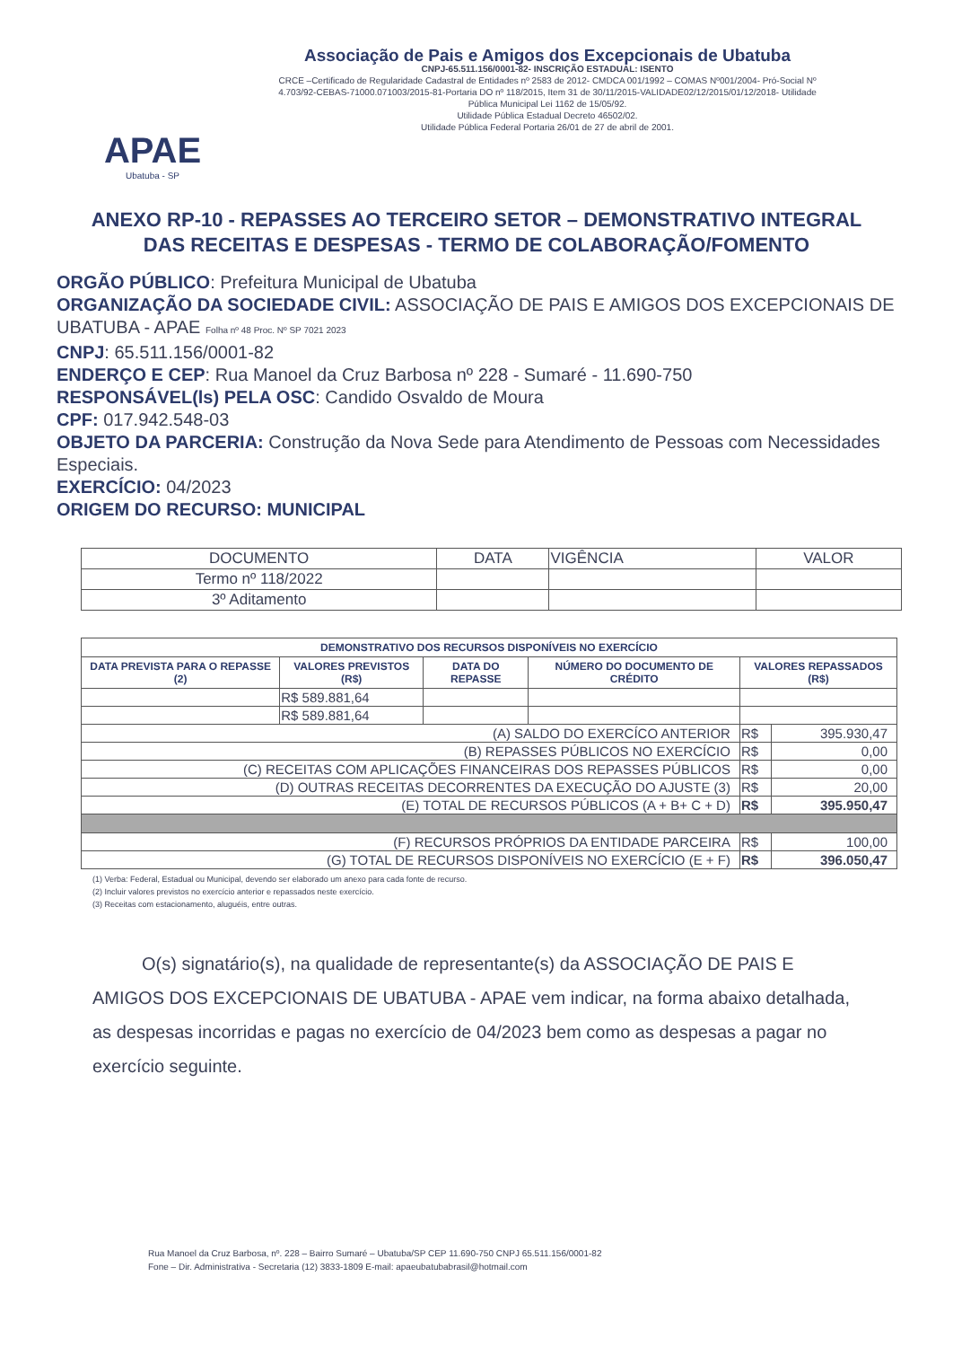APAE
Ubatuba - SP
Associação de Pais e Amigos dos Excepcionais de Ubatuba
CNPJ-65.511.156/0001-82- INSCRIÇÃO ESTADUAL: ISENTO
CRCE –Certificado de Regularidade Cadastral de Entidades nº 2583 de 2012- CMDCA 001/1992 – COMAS Nº001/2004- Pró-Social Nº 4.703/92-CEBAS-71000.071003/2015-81-Portaria DO nº 118/2015, Item 31 de 30/11/2015-VALIDADE02/12/2015/01/12/2018- Utilidade Pública Municipal Lei 1162 de 15/05/92.
Utilidade Pública Estadual Decreto 46502/02.
Utilidade Pública Federal Portaria 26/01 de 27 de abril de 2001.
ANEXO RP-10 - REPASSES AO TERCEIRO SETOR – DEMONSTRATIVO INTEGRAL DAS RECEITAS E DESPESAS - TERMO DE COLABORAÇÃO/FOMENTO
ORGÃO PÚBLICO: Prefeitura Municipal de Ubatuba
ORGANIZAÇÃO DA SOCIEDADE CIVIL: ASSOCIAÇÃO DE PAIS E AMIGOS DOS EXCEPCIONAIS DE UBATUBA - APAE Folha nº 48 Proc. Nº SP 7021 2023
CNPJ: 65.511.156/0001-82
ENDERÇO E CEP: Rua Manoel da Cruz Barbosa nº 228 - Sumaré - 11.690-750
RESPONSÁVEL(ls) PELA OSC: Candido Osvaldo de Moura
CPF: 017.942.548-03
OBJETO DA PARCERIA: Construção da Nova Sede para Atendimento de Pessoas com Necessidades Especiais.
EXERCÍCIO: 04/2023
ORIGEM DO RECURSO: MUNICIPAL
| DOCUMENTO | DATA | VIGÊNCIA | VALOR |
| Termo nº 118/2022 | | | |
| 3º Aditamento | | | |
| DEMONSTRATIVO DOS RECURSOS DISPONÍVEIS NO EXERCÍCIO | | | | | |
| --- | --- | --- | --- | --- | --- |
| DATA PREVISTA PARA O REPASSE (2) | VALORES PREVISTOS (R$) | DATA DO REPASSE | NÚMERO DO DOCUMENTO DE CRÉDITO | VALORES REPASSADOS (R$) | |
| | R$ 589.881,64 | | | | |
| | R$ 589.881,64 | | | | |
| (A) SALDO DO EXERCÍCO ANTERIOR | | | | R$ | 395.930,47 |
| (B) REPASSES PÚBLICOS NO EXERCÍCIO | | | | R$ | 0,00 |
| (C) RECEITAS COM APLICAÇÕES FINANCEIRAS DOS REPASSES PÚBLICOS | | | | R$ | 0,00 |
| (D) OUTRAS RECEITAS DECORRENTES DA EXECUÇÃO DO AJUSTE (3) | | | | R$ | 20,00 |
| (E) TOTAL DE RECURSOS PÚBLICOS (A + B+ C + D) | | | | R$ | 395.950,47 |
| (F) RECURSOS PRÓPRIOS DA ENTIDADE PARCEIRA | | | | R$ | 100,00 |
| (G) TOTAL DE RECURSOS DISPONÍVEIS NO EXERCÍCIO (E + F) | | | | R$ | 396.050,47 |
(1) Verba: Federal, Estadual ou Municipal, devendo ser elaborado um anexo para cada fonte de recurso.
(2) Incluir valores previstos no exercício anterior e repassados neste exercício.
(3) Receitas com estacionamento, aluguéis, entre outras.
O(s) signatário(s), na qualidade de representante(s) da ASSOCIAÇÃO DE PAIS E AMIGOS DOS EXCEPCIONAIS DE UBATUBA - APAE vem indicar, na forma abaixo detalhada, as despesas incorridas e pagas no exercício de 04/2023 bem como as despesas a pagar no exercício seguinte.
Rua Manoel da Cruz Barbosa, nº. 228 – Bairro Sumaré – Ubatuba/SP CEP 11.690-750 CNPJ 65.511.156/0001-82
Fone – Dir. Administrativa - Secretaria (12) 3833-1809 E-mail: apaeubatubabrasil@hotmail.com